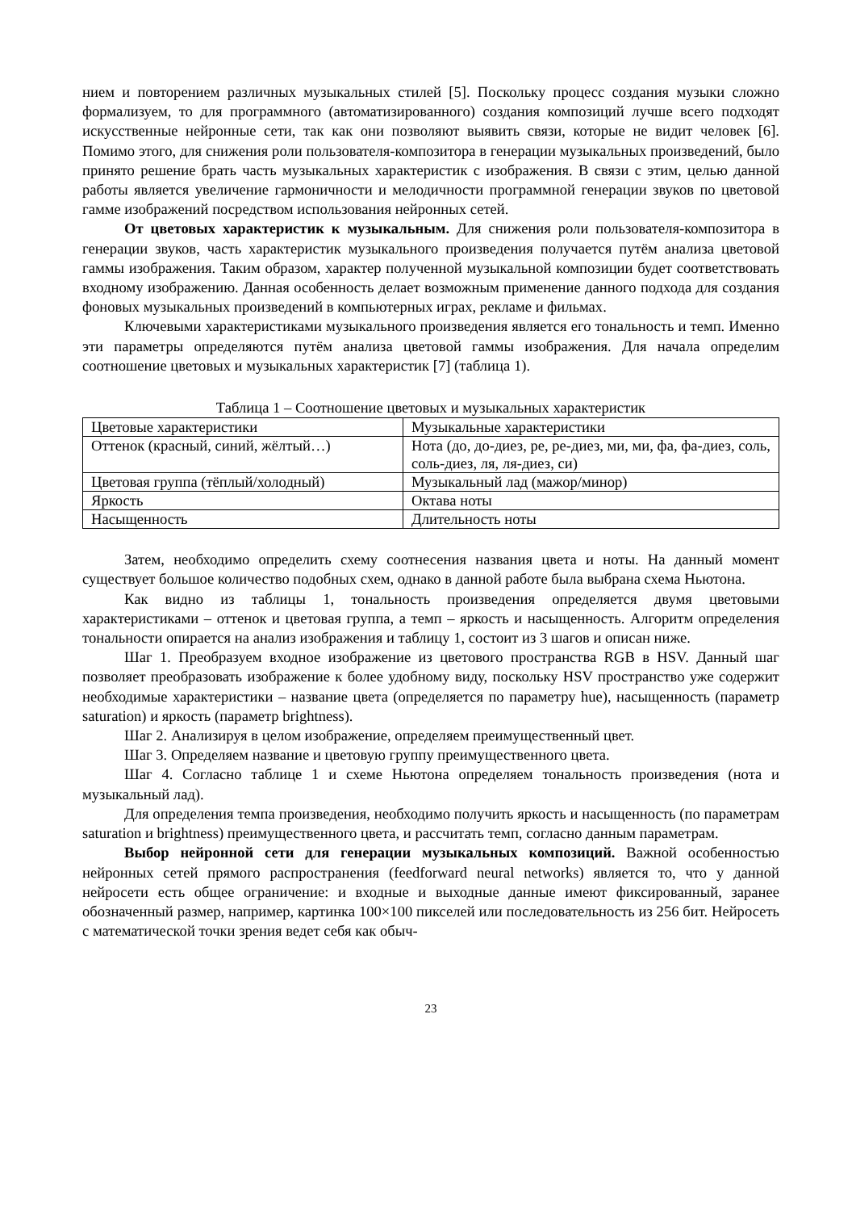нием и повторением различных музыкальных стилей [5]. Поскольку процесс создания музыки сложно формализуем, то для программного (автоматизированного) создания композиций лучше всего подходят искусственные нейронные сети, так как они позволяют выявить связи, которые не видит человек [6]. Помимо этого, для снижения роли пользователя-композитора в генерации музыкальных произведений, было принято решение брать часть музыкальных характеристик с изображения. В связи с этим, целью данной работы является увеличение гармоничности и мелодичности программной генерации звуков по цветовой гамме изображений посредством использования нейронных сетей.
От цветовых характеристик к музыкальным. Для снижения роли пользователя-композитора в генерации звуков, часть характеристик музыкального произведения получается путём анализа цветовой гаммы изображения. Таким образом, характер полученной музыкальной композиции будет соответствовать входному изображению. Данная особенность делает возможным применение данного подхода для создания фоновых музыкальных произведений в компьютерных играх, рекламе и фильмах.
Ключевыми характеристиками музыкального произведения является его тональность и темп. Именно эти параметры определяются путём анализа цветовой гаммы изображения. Для начала определим соотношение цветовых и музыкальных характеристик [7] (таблица 1).
Таблица 1 – Соотношение цветовых и музыкальных характеристик
| Цветовые характеристики | Музыкальные характеристики |
| Оттенок (красный, синий, жёлтый…) | Нота (до, до-диез, ре, ре-диез, ми, ми, фа, фа-диез, соль, соль-диез, ля, ля-диез, си) |
| Цветовая группа (тёплый/холодный) | Музыкальный лад (мажор/минор) |
| Яркость | Октава ноты |
| Насыщенность | Длительность ноты |
Затем, необходимо определить схему соотнесения названия цвета и ноты. На данный момент существует большое количество подобных схем, однако в данной работе была выбрана схема Ньютона.
Как видно из таблицы 1, тональность произведения определяется двумя цветовыми характеристиками – оттенок и цветовая группа, а темп – яркость и насыщенность. Алгоритм определения тональности опирается на анализ изображения и таблицу 1, состоит из 3 шагов и описан ниже.
Шаг 1. Преобразуем входное изображение из цветового пространства RGB в HSV. Данный шаг позволяет преобразовать изображение к более удобному виду, поскольку HSV пространство уже содержит необходимые характеристики – название цвета (определяется по параметру hue), насыщенность (параметр saturation) и яркость (параметр brightness).
Шаг 2. Анализируя в целом изображение, определяем преимущественный цвет.
Шаг 3. Определяем название и цветовую группу преимущественного цвета.
Шаг 4. Согласно таблице 1 и схеме Ньютона определяем тональность произведения (нота и музыкальный лад).
Для определения темпа произведения, необходимо получить яркость и насыщенность (по параметрам saturation и brightness) преимущественного цвета, и рассчитать темп, согласно данным параметрам.
Выбор нейронной сети для генерации музыкальных композиций. Важной особенностью нейронных сетей прямого распространения (feedforward neural networks) является то, что у данной нейросети есть общее ограничение: и входные и выходные данные имеют фиксированный, заранее обозначенный размер, например, картинка 100×100 пикселей или последовательность из 256 бит. Нейросеть с математической точки зрения ведет себя как обыч-
23